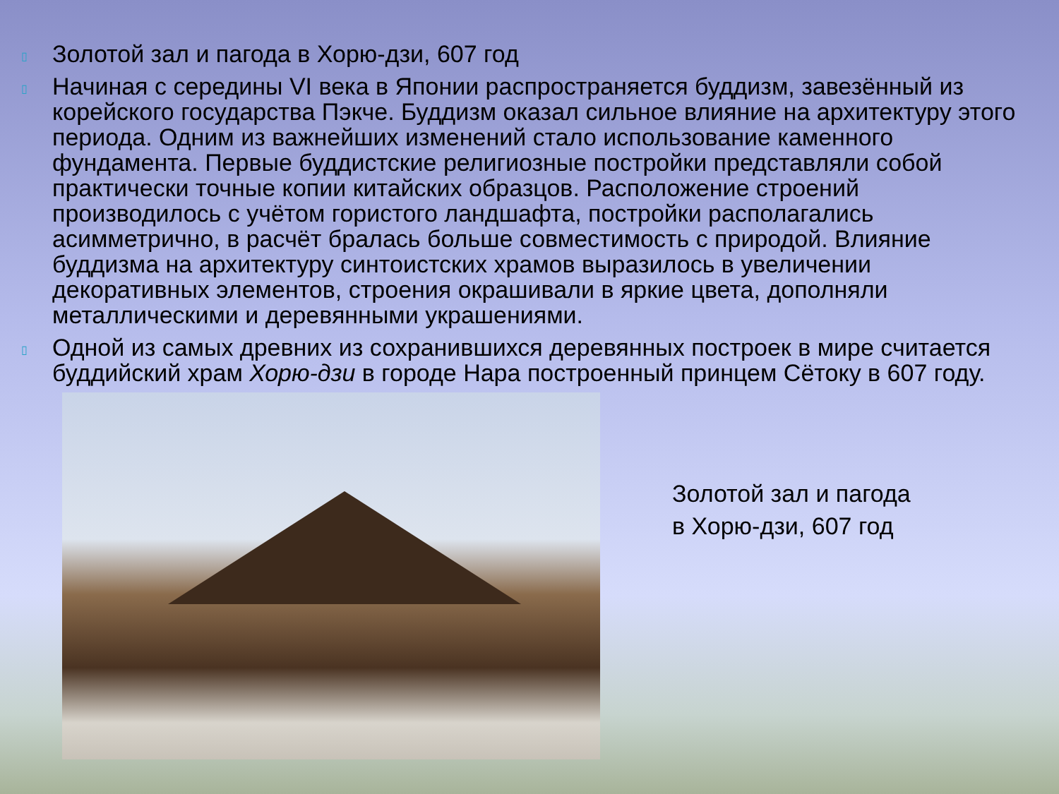▯ Золотой зал и пагода в Хорю-дзи, 607 год
▯ Начиная с середины VI века в Японии распространяется буддизм, завезённый из корейского государства Пэкче. Буддизм оказал сильное влияние на архитектуру этого периода. Одним из важнейших изменений стало использование каменного фундамента. Первые буддистские религиозные постройки представляли собой практически точные копии китайских образцов. Расположение строений производилось с учётом гористого ландшафта, постройки располагались асимметрично, в расчёт бралась больше совместимость с природой. Влияние буддизма на архитектуру синтоистских храмов выразилось в увеличении декоративных элементов, строения окрашивали в яркие цвета, дополняли металлическими и деревянными украшениями.
▯ Одной из самых древних из сохранившихся деревянных построек в мире считается буддийский храм Хорю-дзи в городе Нара построенный принцем Сётоку в 607 году.
Золотой зал и пагода
в Хорю-дзи, 607 год